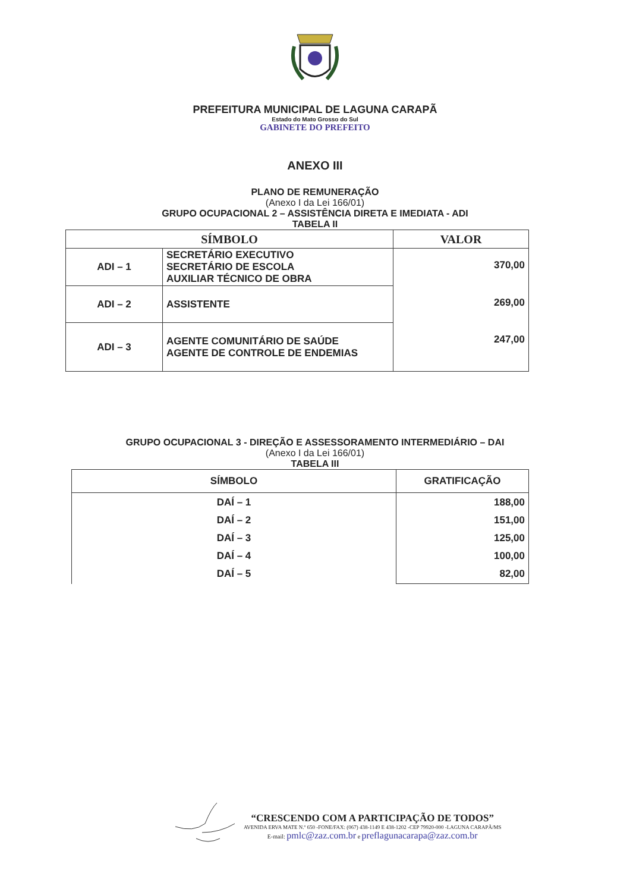PREFEITURA MUNICIPAL DE LAGUNA CARAPÃ
Estado do Mato Grosso do Sul
GABINETE DO PREFEITO
ANEXO III
PLANO DE REMUNERAÇÃO
(Anexo I da Lei 166/01)
GRUPO OCUPACIONAL 2 – ASSISTÊNCIA DIRETA E IMEDIATA - ADI
TABELA II
| SÍMBOLO | | VALOR |
| --- | --- | --- |
| ADI – 1 | SECRETÁRIO EXECUTIVO SECRETÁRIO DE ESCOLA AUXILIAR TÉCNICO DE OBRA | 370,00 |
| ADI – 2 | ASSISTENTE | 269,00 |
| ADI – 3 | AGENTE COMUNITÁRIO DE SAÚDE AGENTE DE CONTROLE DE ENDEMIAS | 247,00 |
GRUPO OCUPACIONAL 3 - DIREÇÃO E ASSESSORAMENTO INTERMEDIÁRIO – DAI
(Anexo I da Lei 166/01)
TABELA III
| SÍMBOLO | GRATIFICAÇÃO |
| --- | --- |
| DAÍ – 1 DAÍ – 2 DAÍ – 3 DAÍ – 4 DAÍ – 5 | 188,00 151,00 125,00 100,00 82,00 |
“CRESCENDO COM A PARTICIPAÇÃO DE TODOS”
AVENIDA ERVA MATE N.º 650 -FONE/FAX: (067) 438-1149 E 438-1202 -CEP 79920-000 -LAGUNA CARAPÃ/MS
E-mail: pmlc@zaz.com.br e preflagunacarapa@zaz.com.br